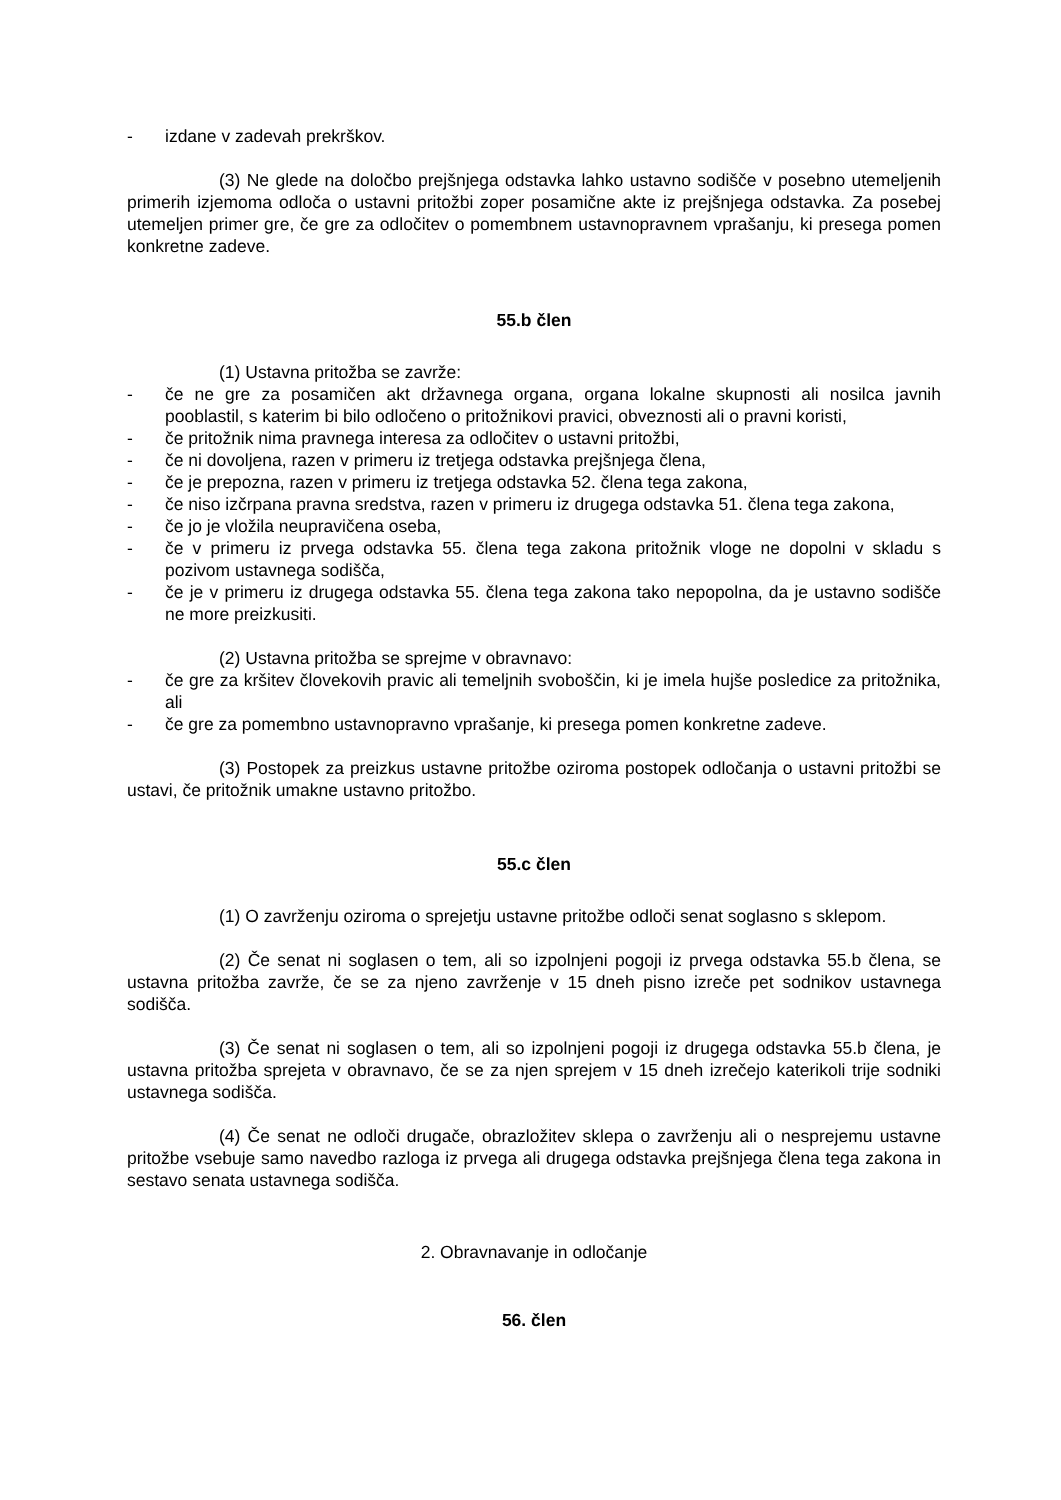- izdane v zadevah prekrškov.
(3) Ne glede na določbo prejšnjega odstavka lahko ustavno sodišče v posebno utemeljenih primerih izjemoma odloča o ustavni pritožbi zoper posamične akte iz prejšnjega odstavka. Za posebej utemeljen primer gre, če gre za odločitev o pomembnem ustavnopravnem vprašanju, ki presega pomen konkretne zadeve.
55.b člen
(1) Ustavna pritožba se zavrže:
- če ne gre za posamičen akt državnega organa, organa lokalne skupnosti ali nosilca javnih pooblastil, s katerim bi bilo odločeno o pritožnikovi pravici, obveznosti ali o pravni koristi,
- če pritožnik nima pravnega interesa za odločitev o ustavni pritožbi,
- če ni dovoljena, razen v primeru iz tretjega odstavka prejšnjega člena,
- če je prepozna, razen v primeru iz tretjega odstavka 52. člena tega zakona,
- če niso izčrpana pravna sredstva, razen v primeru iz drugega odstavka 51. člena tega zakona,
- če jo je vložila neupravičena oseba,
- če v primeru iz prvega odstavka 55. člena tega zakona pritožnik vloge ne dopolni v skladu s pozivom ustavnega sodišča,
- če je v primeru iz drugega odstavka 55. člena tega zakona tako nepopolna, da je ustavno sodišče ne more preizkusiti.
(2) Ustavna pritožba se sprejme v obravnavo:
- če gre za kršitev človekovih pravic ali temeljnih svoboščin, ki je imela hujše posledice za pritožnika, ali
- če gre za pomembno ustavnopravno vprašanje, ki presega pomen konkretne zadeve.
(3) Postopek za preizkus ustavne pritožbe oziroma postopek odločanja o ustavni pritožbi se ustavi, če pritožnik umakne ustavno pritožbo.
55.c člen
(1) O zavrženju oziroma o sprejetju ustavne pritožbe odloči senat soglasno s sklepom.
(2) Če senat ni soglasen o tem, ali so izpolnjeni pogoji iz prvega odstavka 55.b člena, se ustavna pritožba zavrže, če se za njeno zavrženje v 15 dneh pisno izreče pet sodnikov ustavnega sodišča.
(3) Če senat ni soglasen o tem, ali so izpolnjeni pogoji iz drugega odstavka 55.b člena, je ustavna pritožba sprejeta v obravnavo, če se za njen sprejem v 15 dneh izrečejo katerikoli trije sodniki ustavnega sodišča.
(4) Če senat ne odloči drugače, obrazložitev sklepa o zavrženju ali o nesprejemu ustavne pritožbe vsebuje samo navedbo razloga iz prvega ali drugega odstavka prejšnjega člena tega zakona in sestavo senata ustavnega sodišča.
2. Obravnavanje in odločanje
56. člen